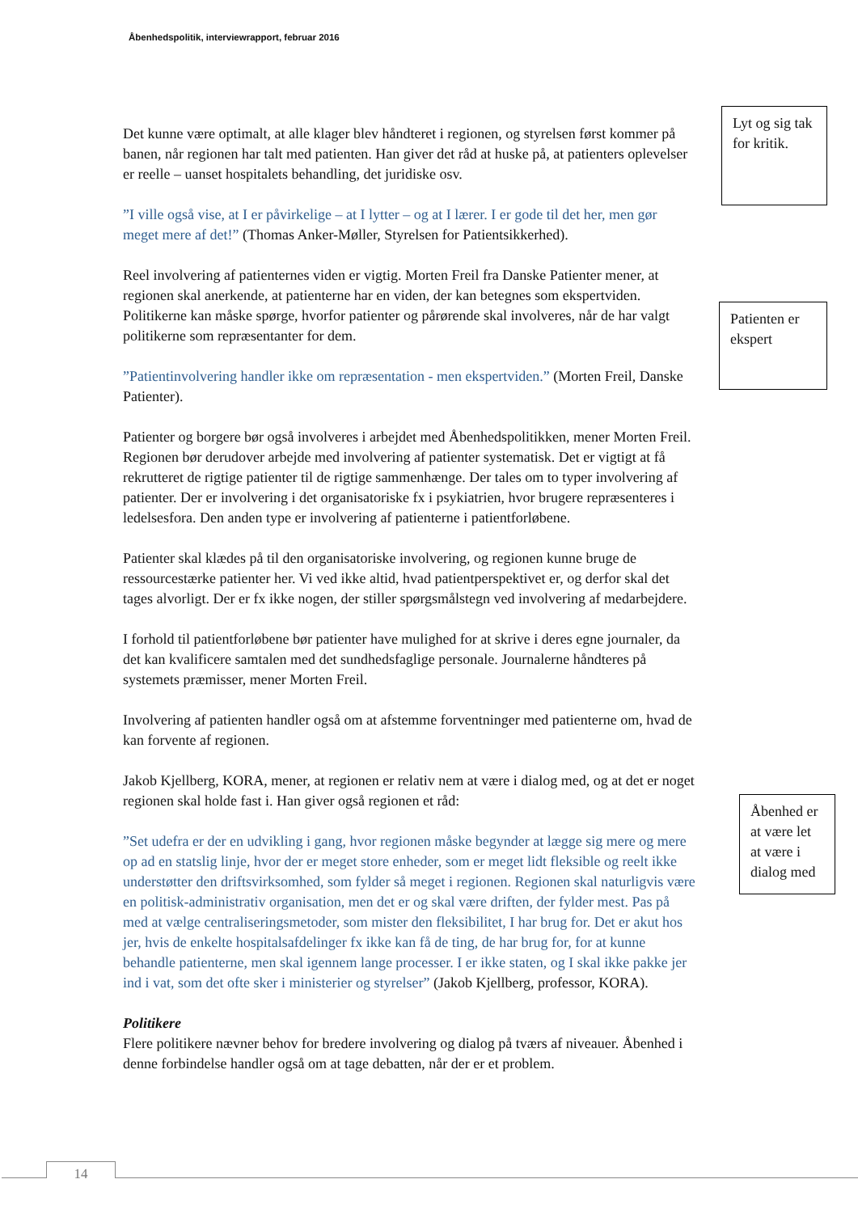Åbenhedspolitik, interviewrapport, februar 2016
Det kunne være optimalt, at alle klager blev håndteret i regionen, og styrelsen først kommer på banen, når regionen har talt med patienten. Han giver det råd at huske på, at patienters oplevelser er reelle – uanset hospitalets behandling, det juridiske osv.
”I ville også vise, at I er påvirkelige – at I lytter – og at I lærer. I er gode til det her, men gør meget mere af det!” (Thomas Anker-Møller, Styrelsen for Patientsikkerhed).
Reel involvering af patienternes viden er vigtig. Morten Freil fra Danske Patienter mener, at regionen skal anerkende, at patienterne har en viden, der kan betegnes som ekspertviden. Politikerne kan måske spørge, hvorfor patienter og pårørende skal involveres, når de har valgt politikerne som repræsentanter for dem.
”Patientinvolvering handler ikke om repræsentation - men ekspertviden.” (Morten Freil, Danske Patienter).
Patienter og borgere bør også involveres i arbejdet med Åbenhedspolitikken, mener Morten Freil. Regionen bør derudover arbejde med involvering af patienter systematisk. Det er vigtigt at få rekrutteret de rigtige patienter til de rigtige sammenhænge. Der tales om to typer involvering af patienter. Der er involvering i det organisatoriske fx i psykiatrien, hvor brugere repræsenteres i ledelsesfora. Den anden type er involvering af patienterne i patientforløbene.
Patienter skal klædes på til den organisatoriske involvering, og regionen kunne bruge de ressourcestærke patienter her. Vi ved ikke altid, hvad patientperspektivet er, og derfor skal det tages alvorligt. Der er fx ikke nogen, der stiller spørgsmålstegn ved involvering af medarbejdere.
I forhold til patientforløbene bør patienter have mulighed for at skrive i deres egne journaler, da det kan kvalificere samtalen med det sundhedsfaglige personale. Journalerne håndteres på systemets præmisser, mener Morten Freil.
Involvering af patienten handler også om at afstemme forventninger med patienterne om, hvad de kan forvente af regionen.
Jakob Kjellberg, KORA, mener, at regionen er relativ nem at være i dialog med, og at det er noget regionen skal holde fast i. Han giver også regionen et råd:
”Set udefra er der en udvikling i gang, hvor regionen måske begynder at lægge sig mere og mere op ad en statslig linje, hvor der er meget store enheder, som er meget lidt fleksible og reelt ikke understøtter den driftsvirksomhed, som fylder så meget i regionen. Regionen skal naturligvis være en politisk-administrativ organisation, men det er og skal være driften, der fylder mest. Pas på med at vælge centraliseringsmetoder, som mister den fleksibilitet, I har brug for. Det er akut hos jer, hvis de enkelte hospitalsafdelinger fx ikke kan få de ting, de har brug for, for at kunne behandle patienterne, men skal igennem lange processer. I er ikke staten, og I skal ikke pakke jer ind i vat, som det ofte sker i ministerier og styrelser” (Jakob Kjellberg, professor, KORA).
Politikere
Flere politikere nævner behov for bredere involvering og dialog på tværs af niveauer. Åbenhed i denne forbindelse handler også om at tage debatten, når der er et problem.
Lyt og sig tak for kritik.
Patienten er ekspert
Åbenhed er at være let at være i dialog med
14